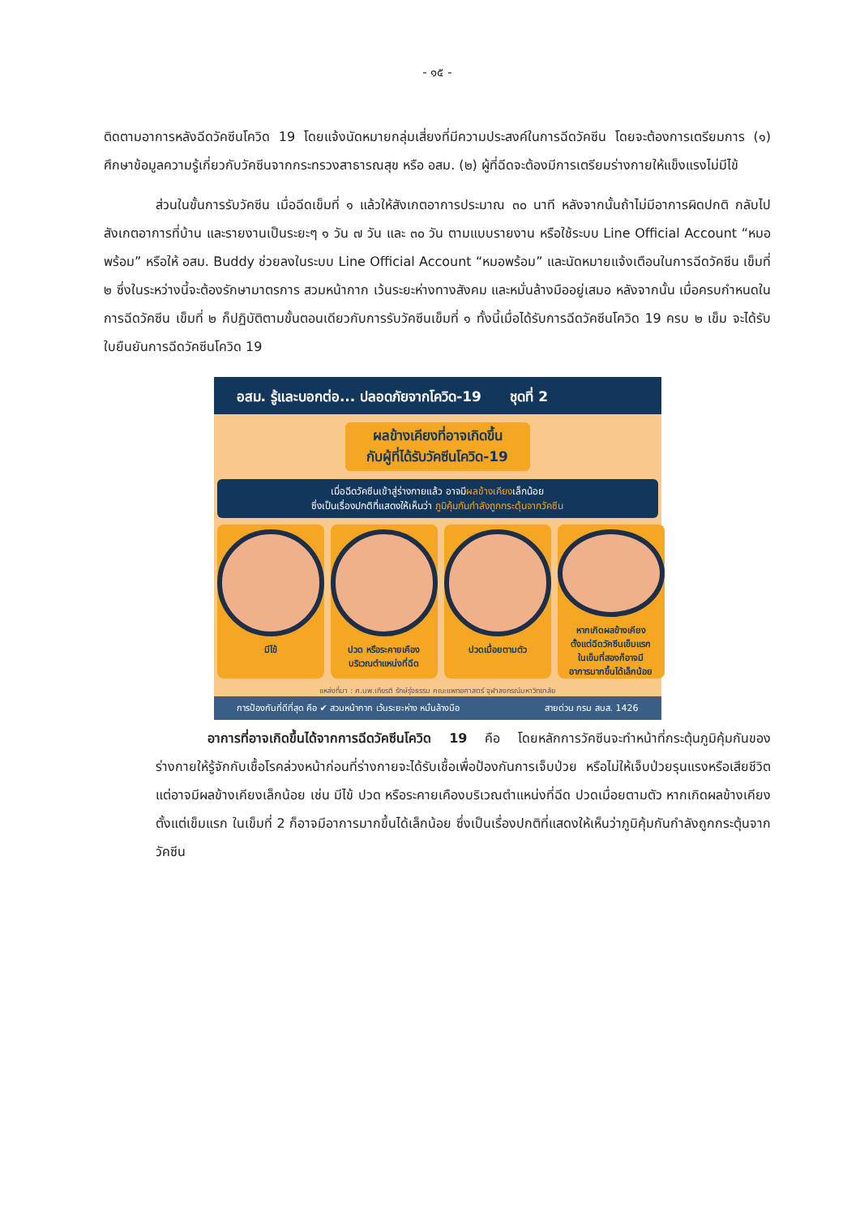- ๑๕ -
ติดตามอาการหลังฉีดวัคซีนโควิด 19 โดยแจ้งนัดหมายกลุ่มเสี่ยงที่มีความประสงค์ในการฉีดวัคซีน โดยจะต้องการเตรียมการ (๑) ศึกษาข้อมูลความรู้เกี่ยวกับวัคซีนจากกระทรวงสาธารณสุข หรือ อสม. (๒) ผู้ที่ฉีดจะต้องมีการเตรียมร่างกายให้แข็งแรงไม่มีไข้
ส่วนในขั้นการรับวัคซีน เมื่อฉีดเข็มที่ ๑ แล้วให้สังเกตอาการประมาณ ๓๐ นาที หลังจากนั้นถ้าไม่มีอาการผิดปกติ กลับไปสังเกตอาการที่บ้าน และรายงานเป็นระยะๆ ๑ วัน ๗ วัน และ ๓๐ วัน ตามแบบรายงาน หรือใช้ระบบ Line Official Account “หมอพร้อม” หรือให้ อสม. Buddy ช่วยลงในระบบ Line Official Account “หมอพร้อม” และนัดหมายแจ้งเตือนในการฉีดวัคซีน เข็มที่ ๒ ซึ่งในระหว่างนี้จะต้องรักษามาตรการ สวมหน้ากาก เว้นระยะห่างทางสังคม และหมั่นล้างมืออยู่เสมอ หลังจากนั้น เมื่อครบกำหนดในการฉีดวัคซีน เข็มที่ ๒ ก็ปฏิบัติตามขั้นตอนเดียวกับการรับวัคซีนเข็มที่ ๑ ทั้งนี้เมื่อได้รับการฉีดวัคซีนโควิด 19 ครบ ๒ เข็ม จะได้รับใบยืนยันการฉีดวัคซีนโควิด 19
อสม. รู้และบอกต่อ... ปลอดภัยจากโควิด-19 ชุดที่ 2
ผลข้างเคียงที่อาจเกิดขึ้น
กับผู้ที่ได้รับวัคซีนโควิด-19
เมื่อฉีดวัคซีนเข้าสู่ร่างกายแล้ว อาจมีผลข้างเคียงเล็กน้อย
ซึ่งเป็นเรื่องปกติที่แสดงให้เห็นว่า ภูมิคุ้มกันกำลังถูกกระตุ้นจากวัคซีน
มีไข้ ปวด หรือระคายเคือง
บริเวณตำแหน่งที่ฉีด
ปวดเมื่อยตามตัว หากเกิดผลข้างเคียง
ตั้งแต่ฉีดวัคซีนเข็มแรก
ในเข็มที่สองก็อาจมี
อาการมากขึ้นได้เล็กน้อย
แหล่งที่มา : ศ.นพ.เกียรติ รักษ์รุ่งธรรม คณะแพทยศาสตร์ จุฬาลงกรณ์มหาวิทยาลัย
การป้องกันที่ดีที่สุด คือ ✔ สวมหน้ากาก เว้นระยะห่าง หมั่นล้างมือ สายด่วน กรม สบส. 1426
อาการที่อาจเกิดขึ้นได้จากการฉีดวัคซีนโควิด 19 คือ โดยหลักการวัคซีนจะทำหน้าที่กระตุ้นภูมิคุ้มกันของร่างกายให้รู้จักกับเชื้อโรคล่วงหน้าก่อนที่ร่างกายจะได้รับเชื้อเพื่อป้องกันการเจ็บป่วย หรือไม่ให้เจ็บป่วยรุนแรงหรือเสียชีวิต แต่อาจมีผลข้างเคียงเล็กน้อย เช่น มีไข้ ปวด หรือระคายเคืองบริเวณตำแหน่งที่ฉีด ปวดเมื่อยตามตัว หากเกิดผลข้างเคียงตั้งแต่เข็มแรก ในเข็มที่ 2 ก็อาจมีอาการมากขึ้นได้เล็กน้อย ซึ่งเป็นเรื่องปกติที่แสดงให้เห็นว่าภูมิคุ้มกันกำลังถูกกระตุ้นจากวัคซีน